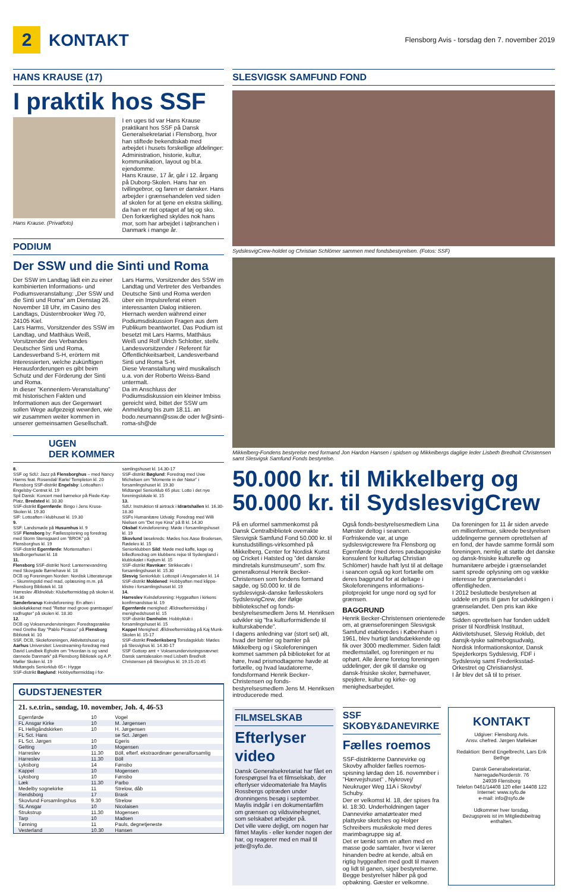2 KONTAKT
Flensborg Avis - torsdag den 7. november 2019
HANS KRAUSE (17)
I praktik hos SSF
Hans Krause. (Privatfoto)
I en uges tid var Hans Krause praktikant hos SSF på Dansk Generalsekretariat i Flensborg, hvor han stiftede bekendtskab med arbejdet i husets forskellige afdelinger: Administration, historie, kultur, kommunikation, layout og bl.a. ejendomme.
Hans Krause, 17 år, går i 12. årgang på Duborg-Skolen. Hans har en tvillingebror, og faren er dansker. Hans arbejder i grænsehandelen ved siden af skolen for at tjene en ekstra skilling, da han er rtet optaget af tøj og sko.
Den forkærlighed skyldes nok hans mor, som har arbejdet i tøjbranchen i Danmark i mange år.
PODIUM
Der SSW und die Sinti und Roma
Der SSW im Landtag lädt ein zu einer kombinierten Informations- und Podiumsveranstaltung: „Der SSW und die Sinti und Roma“ am Dienstag 26. November 18 Uhr, im Casino des Landtags, Düsternbrooker Weg 70, 24105 Kiel.
Lars Harms, Vorsitzender des SSW im Landtag, und Matthäus Weiß, Vorsitzender des Verbandes Deutscher Sinti und Roma, Landesverband S-H, erörtern mit Interessierten, welche zukünftigen Herausforderungen es gibt beim Schutz und der Förderung der Sinti und Roma.
In dieser ”Kennenlern-Veranstaltung” mit historischen Fakten und Informationen aus der Gegenwart sollen Wege aufgezeigt wewrden, wie wir zusammen weiter kommen in unserer gemeinsamen Gesellschaft.
Lars Harms, Vorsitzender des SSW im Landtag und Vertreter des Verbandes Deutsche Sinti und Roma werden über ein Impulsreferat einen interessanten Dialog initiieren. Hiernach werden während einer Podiumsdiskussion Fragen aus dem Publikum beantwortet. Das Podium ist besetzt mit Lars Harms, Matthäus Weiß und Rolf Ulrich Schlotter, stellv. Landesvorsitzender / Referent für Öffentlichkeitsarbeit, Landesverband Sinti und Roma S-H.
Diese Veranstaltung wird musikalisch u.a. von der Roberto Weiss-Band untermalt.
Da im Anschluss der Podiumsdiskussion ein kleiner Imbiss gereicht wird, bittet der SSW um Anmeldung bis zum 18.11. an bodo.neumann@ssw.de oder lv@sinti-roma-sh@de
UGEN
DER KOMMER
8.
SSF og SdU: Jazz på Flensborghus – med Nancy Harms feat. Rosendal/ Earle/ Templeton kl. 20
Flensborg SSF-distrikt Engelsby: Lottoaften i Engelsby-Centret kl. 19
Spil Dansk: Koncert med børnekor på Fiede-Kay-Platz, Bredsted kl. 10.30
SSF-distrikt Egernførde: Bingo i Jens Kruse-Skolen kl. 19.30
SIF: Lottoaften i klubhuset kl. 19.30
9.
SSF: Landsmøde på Husumhus kl. 9
SSF Flensborg by: Fællesspisning og foredrag med Storm Stensgaard om ”BROK” på Flensborghus kl. 19
SSF-distrikt Egernførde: Mortensaften i Medborgerhuset kl. 18
11.
Flensborg SSF-distrikt Nord: Lanternevandring med Skovgade Børnehave kl. 18
DCB og Foreningen Norden: Nordisk Litteraturuge – Skumringstid med mad, oplæsning m.m. på Flensborg Bibliotek kl. 18
Harreslev Ældreklub: Klubeftermiddag på skolen kl. 14.30
Sønderbrarup Kvindeforening: En aften i skolekøkkenet med ”Retter med grove grøntsager/ rodfrugter” på skolen kl. 18.30
12.
DCB og Voksenundervisningen: Foredragsrække med Grethe Bay ”Pablo Picasso” på Flensborg Bibliotek kl. 10
SSF, DCB, Skoleforeningen, Aktivitetshuset og Aarhus Universitet: Livestreaming-foredrag med David Lundbek Egholm om ”Hvordan is og vand dannede Danmark” på Flensborg Bibliotek og A.P. Møller Skolen kl. 19
Midtangels Seniorklub 65+: Hygge
SSF-distrikt Bøglund: Hobbyeftermiddag i for-
samlingshuset kl. 14.30-17
SSF-distrikt Bøglund: Foredrag med Uwe Michelsen om ”Momente in der Natur” i forsamlingshuset kl. 19.30
Midtangel Seniorklub 65 plus: Lotto i det nye foreningslokale kl. 15
13.
SdU: Instruktion til airtrack i Idrætshallen kl. 16.30-18.30
SSFs Humanitære Udvalg: Foredrag med Willi Nielsen om ”Det nye Kina” på B kl. 14.30
Oksbøl Kvindeforening: Møde i forsamlingshuset kl. 19
Skovlund læsekreds: Mødes hos Aase Brodersen, Rødekro kl. 15
Seniorklubben Sild: Møde med kaffe, kage og billedforedrag om klubbens rejse til Sydengland i klublokalet i Kejtum kl. 15
SSF-distrikt Ravnkær: Strikkecafe i forsamlingshuset kl. 15.30
Slesvig Seniorklub: Lottospil i Ansgarsalen kl. 14
SSF-distrikt Moldened: Hobbyaften med klippe-klistre i forsamlingshuset kl. 19
14.
Harreslev Kvindeforening: Hyggeaften i kirkens konfirmandstue kl. 19
Egernførde menighed: Ældreeftermiddag i menighedshuset kl. 15
SSF-distrikt Damholm: Hobbyklub i forsamlingshuset kl. 15
Kappel Menighed: Ældreeftermiddag på Kaj Munk-Skolen kl. 15-17
SSF-distrikt Frederiksberg Torsdagsklub: Mødes på Slesvighus kl. 14.30-17
SSF Gottorp amt + Voksenundervisningsnævnet: Dansk samtalesalon med Lisbeth Bredholt Christensen på Slesvighus kl. 19.15-20.45
GUDSTJENESTER
21. s.e.trin., søndag, 10. november, Joh. 4, 46-53
| Egernførde | 10 | Vogel |
| FL Ansgar Kirke | 10 | M. Jørgensen |
| FL Helligåndskirken | 10 | H. Jørgensen |
| FL Sct. Hans | | se Sct. Jørgen |
| FL Sct. Jørgen | 10 | Egeris |
| Gelting | 10 | Mogensen |
| Harreslev | 11.30 | Böll, efterf. ekstraordinær generalforsamlig |
| Harreslev | 11.30 | Böll |
| Lyksborg | 14 | Fønsbo |
| Kappel | 10 | Mogensen |
| Lyksborg | 10 | Fønsbo |
| Læk | 11.30 | Parbo |
| Medelby sognekirke | 11 | Strelow, dåb |
| Rendsborg | 17 | Brask |
| Skovlund Forsamlingshus | 9.30 | Strelow |
| SL Ansgar | 10 | Nicolaisen |
| Strukstrup | 11.30 | Mogensen |
| Tarp | 10 | Madsen |
| Tønning | 11 | Pauls, degnetjeneste |
| Vesterland | 10.30 | Hansen |
SLESVIGSK SAMFUND FOND
SydslesvigCrew-holdet og Christian Schlömer sammen med fondsbestyrelsen. (Fotos: SSF)
Mikkelberg-Fondens bestyrelse med formand Jon Hardon Hansen i spidsen og Mikkelbergs daglige leder Lisbeth Bredholt Christensen samt Slesvigsk Samfund Fonds bestyrelse.
50.000 kr. til Mikkelberg og 50.000 kr. til SydslesvigCrew
På en uformel sammenkomst på Dansk Centralbibliotek overrakte Slesvigsk Samfund Fond 50.000 kr. til kunstudstillings-virksomhed på Mikkelberg, Center for Nordisk Kunst og Cricket i Hatsted og ”det danske mindretals kunstmuseum”, som fhv. generalkonsul Henrik Becker-Christensen som fondens formand sagde, og 50.000 kr. til de sydslesvigsk-danske fællesskolers SydslesvigCrew, der ifølge bibliotekschef og fonds-bestyrelsesmedlem Jens M. Henriksen udvikler sig ”fra kulturformidlende til kulturskabende”.
I dagens anledning var (stort set) alt, hvad der bimler og bamler på Mikkelberg og i Skoleforeningen kommet sammen på biblioteket for at høre, hvad prismodtagerne havde at fortælle, og hvad laudatorerne, fondsformand Henrik Becker-Christensen og fonds-bestyrelsesmedlem Jens M. Henriksen introducerede med.
Også fonds-bestyrelsesmedlem Lina Mønster deltog i seancen.
Forfriskende var, at unge sydslesvigcrewere fra Flensborg og Egernførde (med deres pædagogiske konsulent for kulturfag Christian Schlömer) havde haft lyst til at deltage i seancen også og kort fortælle om deres baggrund for at deltage i Skoleforeningens informations-pilotprojekt for unge nord og syd for grænsen.
BAGGRUND
Henrik Becker-Christensen orienterede om, at grænseforeningen Slesvigsk Samfund etableredes i København i 1961, blev hurtigt landsdækkende og fik over 3000 medlemmer. Siden faldt medlemstallet, og foreningen er nu ophørt. Alle årene foretog foreningen uddelinger, der gik til danske og dansk-frisiske skoler, børnehaver, spejdere, kultur og kirke- og menighedsarbejdet.
Da foreningen for 11 år siden arvede en millionformue, sikrede bestyrelsen uddelingerne gennem oprettelsen af en fond, der havde samme formål som foreningen, nemlig at støtte det danske og dansk-frisiske kulturelle og humanitære arbejde i grænselandet samt sprede oplysning om og vække interesse for grænselandet i offentligheden.
I 2012 besluttede bestyrelsen at uddele en pris til gavn for udviklingen i grænselandet. Den pris kan ikke søges.
Sidden oprettelsen har fonden uddelt priser til Nordfriisk Instituut, Aktivitetshuset, Slesvig Roklub, det dansjk-tyske salmebogsudvalg, Nordisk Informationskontor, Dansk Spejderkorps Sydslesvig, FDF i Sydslesvig samt Frederiksstad-Orkestret og Christianslyst.
I år blev det så til to priser.
FILMSELSKAB
Efterlyser video
Dansk Generalsekretariat har fået en forespørgsel fra et filmselskab, der efterlyser videomateriale fra Maylis Rossbergs optræden under dronningens besøg i september.
Maylis indgår i en dokumentarfilm om grænsen og vildsvinehegnet, som selskabet arbejder på.
Det ville være dejligt, om nogen har filmet Maylis - eller kender nogen der har, og reagerer med en mail til jette@syfo.de.
SSF SKOBY&DANEVIRKE
Fælles roemos
SSF-distrikterne Dannevirke og Skovby afholder fælles roemos-spisning lørdag den 16. novemnber i ”Hærvejshuset” , Nykrovej/ Neukruger Weg 11A i Skovby/ Schuby.
Der er velkomst kl. 18, der spises fra kl. 18:30. Underholdningen tager Dannevirke amatørteater med plattyske sketches og Holger Schreibers musikskole med deres marimbagruppe sig af.
Det er tænkt som en aften med en masse gode samtaler, hvor vi lærer hinanden bedre at kende, altså en rigtig hyggeaften med godt til maven og lidt til ganen, siger bestyrelserne.
Begge bestyrelser håber på god opbakning. Gæster er velkomne.
KONTAKT
Udgiver: Flensborg Avis.
Ansv. chefred. Jørgen Møllekær
Redaktion: Bernd Engelbrecht, Lars Erik Bethge
Dansk Generalsekretariat, Nørregade/Norderstr. 76
24939 Flensborg
Telefon 0461/14408 120 eller 14408 122
Internet: www.syfo.de
e-mail: info@syfo.de
Udkommer hver torsdag.
Bezugspreis ist im Mitgliedsbeitrag enthalten.